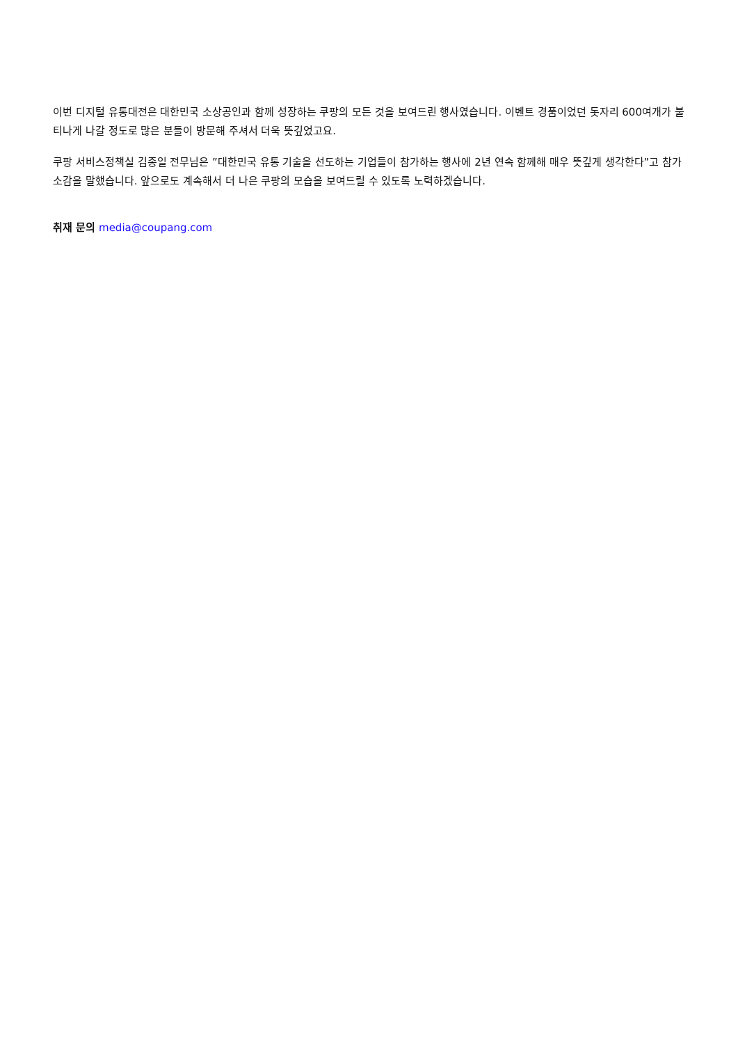이번 디지털 유통대전은 대한민국 소상공인과 함께 성장하는 쿠팡의 모든 것을 보여드린 행사였습니다. 이벤트 경품이었던 돗자리 600여개가 불티나게 나갈 정도로 많은 분들이 방문해 주셔서 더욱 뜻깊었고요.
쿠팡 서비스정책실 김종일 전무님은 ”대한민국 유통 기술을 선도하는 기업들이 참가하는 행사에 2년 연속 함께해 매우 뜻깊게 생각한다”고 참가 소감을 말했습니다. 앞으로도 계속해서 더 나은 쿠팡의 모습을 보여드릴 수 있도록 노력하겠습니다.
취재 문의 media@coupang.com